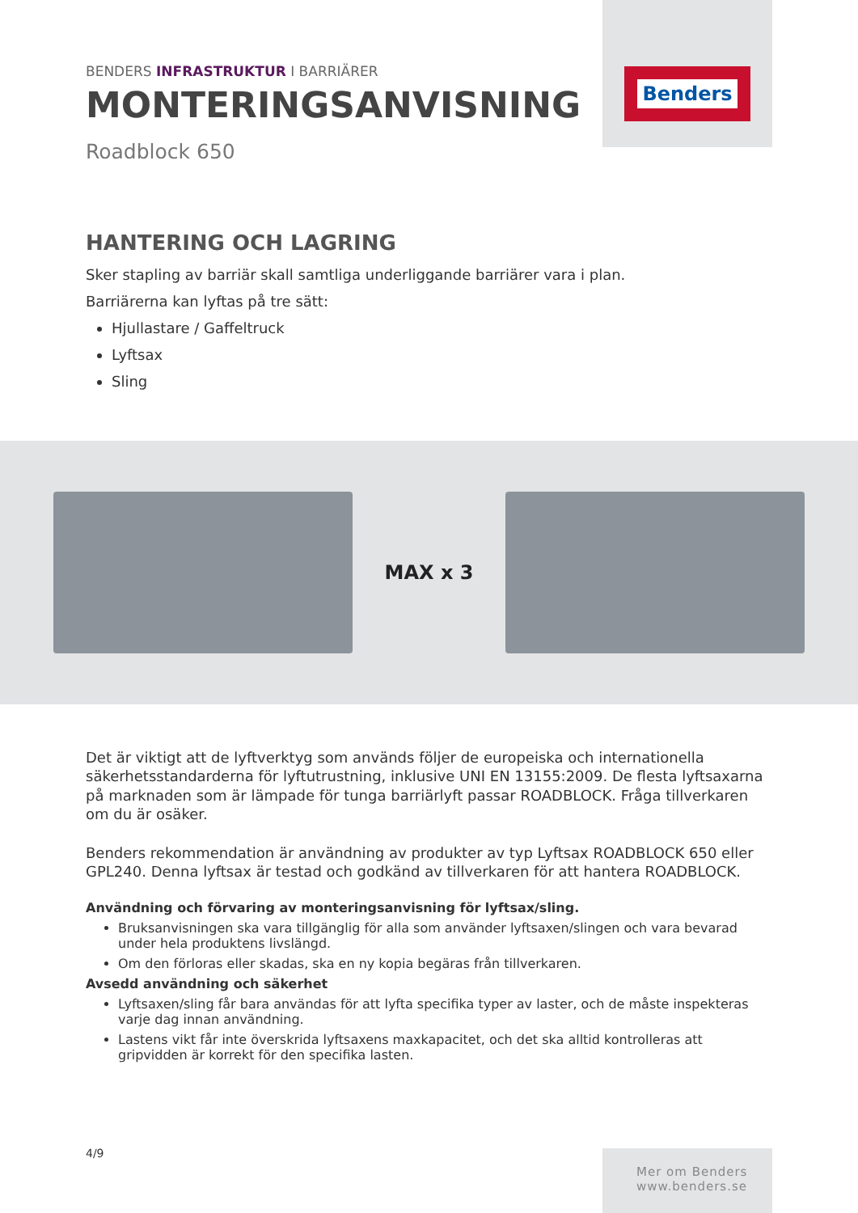BENDERS INFRASTRUKTUR I BARRIÄRER
MONTERINGSANVISNING
Roadblock 650
Benders
HANTERING OCH LAGRING
Sker stapling av barriär skall samtliga underliggande barriärer vara i plan.
Barriärerna kan lyftas på tre sätt:
Hjullastare / Gaffeltruck
Lyftsax
Sling
MAX x 3
Det är viktigt att de lyftverktyg som används följer de europeiska och internationella säkerhetsstandarderna för lyftutrustning, inklusive UNI EN 13155:2009. De flesta lyftsaxarna på marknaden som är lämpade för tunga barriärlyft passar ROADBLOCK. Fråga tillverkaren om du är osäker.
Benders rekommendation är användning av produkter av typ Lyftsax ROADBLOCK 650 eller GPL240. Denna lyftsax är testad och godkänd av tillverkaren för att hantera ROADBLOCK.
Användning och förvaring av monteringsanvisning för lyftsax/sling.
Bruksanvisningen ska vara tillgänglig för alla som använder lyftsaxen/slingen och vara bevarad under hela produktens livslängd.
Om den förloras eller skadas, ska en ny kopia begäras från tillverkaren.
Avsedd användning och säkerhet
Lyftsaxen/sling får bara användas för att lyfta specifika typer av laster, och de måste inspekteras varje dag innan användning.
Lastens vikt får inte överskrida lyftsaxens maxkapacitet, och det ska alltid kontrolleras att gripvidden är korrekt för den specifika lasten.
4/9
Mer om Benders
www.benders.se